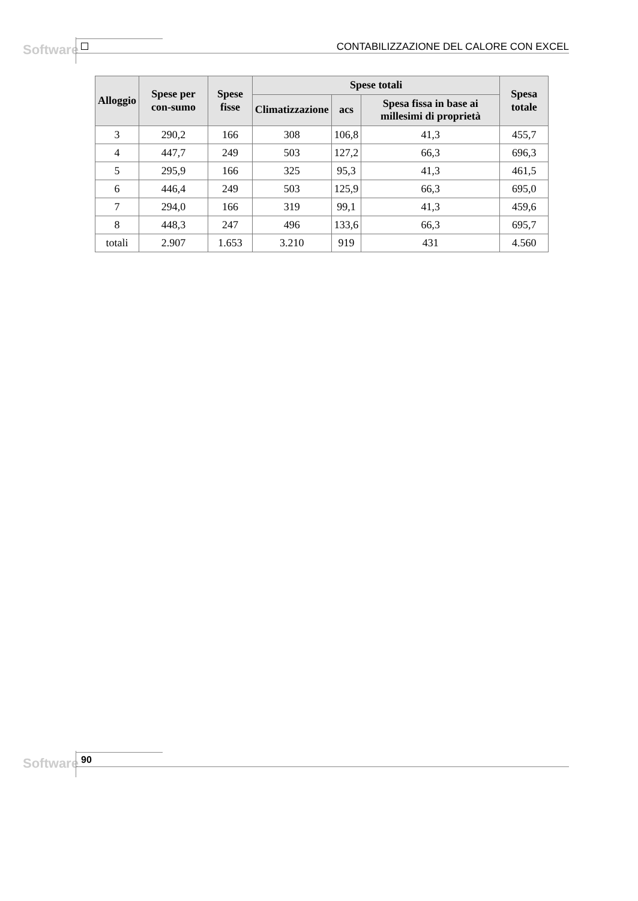Software
CONTABILIZZAZIONE DEL CALORE CON EXCEL
| Alloggio | Spese per con-sumo | Spese fisse | Spese totali | | | Spesa totale |
| --- | --- | --- | --- | --- | --- | --- |
| | | | Climatizzazione | acs | Spesa fissa in base ai millesimi di proprietà | |
| 3 | 290,2 | 166 | 308 | 106,8 | 41,3 | 455,7 |
| 4 | 447,7 | 249 | 503 | 127,2 | 66,3 | 696,3 |
| 5 | 295,9 | 166 | 325 | 95,3 | 41,3 | 461,5 |
| 6 | 446,4 | 249 | 503 | 125,9 | 66,3 | 695,0 |
| 7 | 294,0 | 166 | 319 | 99,1 | 41,3 | 459,6 |
| 8 | 448,3 | 247 | 496 | 133,6 | 66,3 | 695,7 |
| totali | 2.907 | 1.653 | 3.210 | 919 | 431 | 4.560 |
Software 90